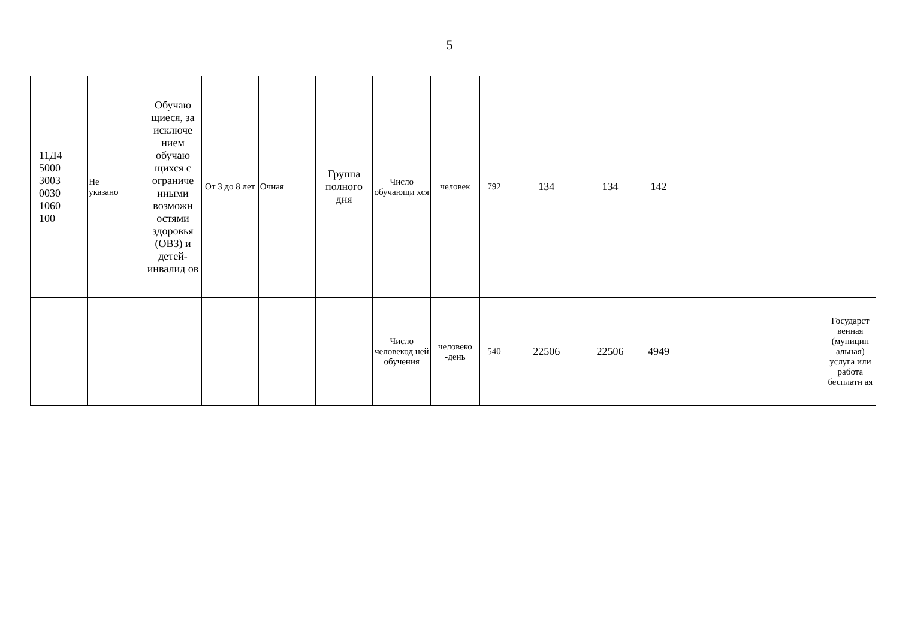5
| 11Д4 5000 3003 0030 1060 100 | Не указано | Обучаю щиеся, за исключе нием обучаю щихся с ограниче нными возможн остями здоровья (ОВЗ) и детей-инвалид ов | От 3 до 8 лет | Очная | Группа полного дня | Число обучающи хся | человек | 792 | 134 | 134 | 142 | | | | |
| | | | | | | Число человекод ней обучения | человеко -день | 540 | 22506 | 22506 | 4949 | | | | Государст венная (муницип альная) услуга или работа бесплатн ая |